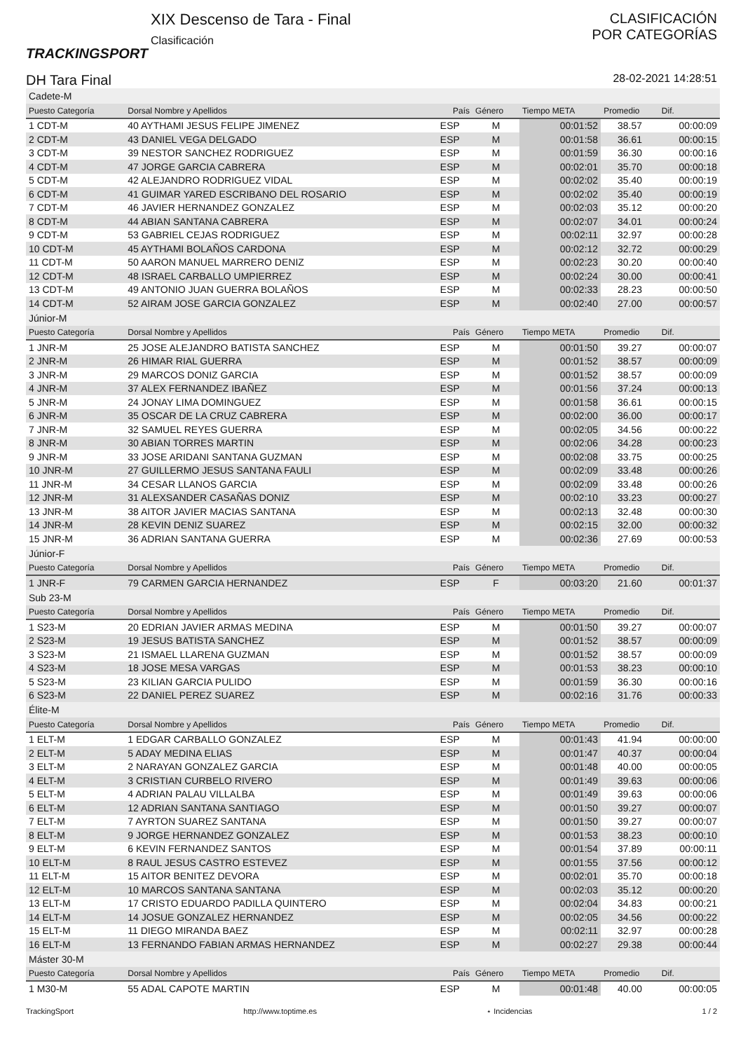TRACKINGSPORT
XIX Descenso de Tara - Final
Clasificación
CLASIFICACIÓN
POR CATEGORÍAS
DH Tara Final 28-02-2021 14:28:51
| Cadete-M | | | | | | |
| Puesto Categoría | Dorsal Nombre y Apellidos | País | Género | Tiempo META | Promedio | Dif. |
| 1 CDT-M | 40 AYTHAMI JESUS FELIPE JIMENEZ | ESP | M | 00:01:52 | 38.57 | 00:00:09 |
| 2 CDT-M | 43 DANIEL VEGA DELGADO | ESP | M | 00:01:58 | 36.61 | 00:00:15 |
| 3 CDT-M | 39 NESTOR SANCHEZ RODRIGUEZ | ESP | M | 00:01:59 | 36.30 | 00:00:16 |
| 4 CDT-M | 47 JORGE GARCIA CABRERA | ESP | M | 00:02:01 | 35.70 | 00:00:18 |
| 5 CDT-M | 42 ALEJANDRO RODRIGUEZ VIDAL | ESP | M | 00:02:02 | 35.40 | 00:00:19 |
| 6 CDT-M | 41 GUIMAR YARED ESCRIBANO DEL ROSARIO | ESP | M | 00:02:02 | 35.40 | 00:00:19 |
| 7 CDT-M | 46 JAVIER HERNANDEZ GONZALEZ | ESP | M | 00:02:03 | 35.12 | 00:00:20 |
| 8 CDT-M | 44 ABIAN SANTANA CABRERA | ESP | M | 00:02:07 | 34.01 | 00:00:24 |
| 9 CDT-M | 53 GABRIEL CEJAS RODRIGUEZ | ESP | M | 00:02:11 | 32.97 | 00:00:28 |
| 10 CDT-M | 45 AYTHAMI BOLAÑOS CARDONA | ESP | M | 00:02:12 | 32.72 | 00:00:29 |
| 11 CDT-M | 50 AARON MANUEL MARRERO DENIZ | ESP | M | 00:02:23 | 30.20 | 00:00:40 |
| 12 CDT-M | 48 ISRAEL CARBALLO UMPIERREZ | ESP | M | 00:02:24 | 30.00 | 00:00:41 |
| 13 CDT-M | 49 ANTONIO JUAN GUERRA BOLAÑOS | ESP | M | 00:02:33 | 28.23 | 00:00:50 |
| 14 CDT-M | 52 AIRAM JOSE GARCIA GONZALEZ | ESP | M | 00:02:40 | 27.00 | 00:00:57 |
| Júnior-M | | | | | | |
| Puesto Categoría | Dorsal Nombre y Apellidos | País | Género | Tiempo META | Promedio | Dif. |
| 1 JNR-M | 25 JOSE ALEJANDRO BATISTA SANCHEZ | ESP | M | 00:01:50 | 39.27 | 00:00:07 |
| 2 JNR-M | 26 HIMAR RIAL GUERRA | ESP | M | 00:01:52 | 38.57 | 00:00:09 |
| 3 JNR-M | 29 MARCOS DONIZ GARCIA | ESP | M | 00:01:52 | 38.57 | 00:00:09 |
| 4 JNR-M | 37 ALEX FERNANDEZ IBAÑEZ | ESP | M | 00:01:56 | 37.24 | 00:00:13 |
| 5 JNR-M | 24 JONAY LIMA DOMINGUEZ | ESP | M | 00:01:58 | 36.61 | 00:00:15 |
| 6 JNR-M | 35 OSCAR DE LA CRUZ CABRERA | ESP | M | 00:02:00 | 36.00 | 00:00:17 |
| 7 JNR-M | 32 SAMUEL REYES GUERRA | ESP | M | 00:02:05 | 34.56 | 00:00:22 |
| 8 JNR-M | 30 ABIAN TORRES MARTIN | ESP | M | 00:02:06 | 34.28 | 00:00:23 |
| 9 JNR-M | 33 JOSE ARIDANI SANTANA GUZMAN | ESP | M | 00:02:08 | 33.75 | 00:00:25 |
| 10 JNR-M | 27 GUILLERMO JESUS SANTANA FAULI | ESP | M | 00:02:09 | 33.48 | 00:00:26 |
| 11 JNR-M | 34 CESAR LLANOS GARCIA | ESP | M | 00:02:09 | 33.48 | 00:00:26 |
| 12 JNR-M | 31 ALEXSANDER CASAÑAS DONIZ | ESP | M | 00:02:10 | 33.23 | 00:00:27 |
| 13 JNR-M | 38 AITOR JAVIER MACIAS SANTANA | ESP | M | 00:02:13 | 32.48 | 00:00:30 |
| 14 JNR-M | 28 KEVIN DENIZ SUAREZ | ESP | M | 00:02:15 | 32.00 | 00:00:32 |
| 15 JNR-M | 36 ADRIAN SANTANA GUERRA | ESP | M | 00:02:36 | 27.69 | 00:00:53 |
| Júnior-F | | | | | | |
| Puesto Categoría | Dorsal Nombre y Apellidos | País | Género | Tiempo META | Promedio | Dif. |
| 1 JNR-F | 79 CARMEN GARCIA HERNANDEZ | ESP | F | 00:03:20 | 21.60 | 00:01:37 |
| Sub 23-M | | | | | | |
| Puesto Categoría | Dorsal Nombre y Apellidos | País | Género | Tiempo META | Promedio | Dif. |
| 1 S23-M | 20 EDRIAN JAVIER ARMAS MEDINA | ESP | M | 00:01:50 | 39.27 | 00:00:07 |
| 2 S23-M | 19 JESUS BATISTA SANCHEZ | ESP | M | 00:01:52 | 38.57 | 00:00:09 |
| 3 S23-M | 21 ISMAEL LLARENA GUZMAN | ESP | M | 00:01:52 | 38.57 | 00:00:09 |
| 4 S23-M | 18 JOSE MESA VARGAS | ESP | M | 00:01:53 | 38.23 | 00:00:10 |
| 5 S23-M | 23 KILIAN GARCIA PULIDO | ESP | M | 00:01:59 | 36.30 | 00:00:16 |
| 6 S23-M | 22 DANIEL PEREZ SUAREZ | ESP | M | 00:02:16 | 31.76 | 00:00:33 |
| Élite-M | | | | | | |
| Puesto Categoría | Dorsal Nombre y Apellidos | País | Género | Tiempo META | Promedio | Dif. |
| 1 ELT-M | 1 EDGAR CARBALLO GONZALEZ | ESP | M | 00:01:43 | 41.94 | 00:00:00 |
| 2 ELT-M | 5 ADAY MEDINA ELIAS | ESP | M | 00:01:47 | 40.37 | 00:00:04 |
| 3 ELT-M | 2 NARAYAN GONZALEZ GARCIA | ESP | M | 00:01:48 | 40.00 | 00:00:05 |
| 4 ELT-M | 3 CRISTIAN CURBELO RIVERO | ESP | M | 00:01:49 | 39.63 | 00:00:06 |
| 5 ELT-M | 4 ADRIAN PALAU VILLALBA | ESP | M | 00:01:49 | 39.63 | 00:00:06 |
| 6 ELT-M | 12 ADRIAN SANTANA SANTIAGO | ESP | M | 00:01:50 | 39.27 | 00:00:07 |
| 7 ELT-M | 7 AYRTON SUAREZ SANTANA | ESP | M | 00:01:50 | 39.27 | 00:00:07 |
| 8 ELT-M | 9 JORGE HERNANDEZ GONZALEZ | ESP | M | 00:01:53 | 38.23 | 00:00:10 |
| 9 ELT-M | 6 KEVIN FERNANDEZ SANTOS | ESP | M | 00:01:54 | 37.89 | 00:00:11 |
| 10 ELT-M | 8 RAUL JESUS CASTRO ESTEVEZ | ESP | M | 00:01:55 | 37.56 | 00:00:12 |
| 11 ELT-M | 15 AITOR BENITEZ DEVORA | ESP | M | 00:02:01 | 35.70 | 00:00:18 |
| 12 ELT-M | 10 MARCOS SANTANA SANTANA | ESP | M | 00:02:03 | 35.12 | 00:00:20 |
| 13 ELT-M | 17 CRISTO EDUARDO PADILLA QUINTERO | ESP | M | 00:02:04 | 34.83 | 00:00:21 |
| 14 ELT-M | 14 JOSUE GONZALEZ HERNANDEZ | ESP | M | 00:02:05 | 34.56 | 00:00:22 |
| 15 ELT-M | 11 DIEGO MIRANDA BAEZ | ESP | M | 00:02:11 | 32.97 | 00:00:28 |
| 16 ELT-M | 13 FERNANDO FABIAN ARMAS HERNANDEZ | ESP | M | 00:02:27 | 29.38 | 00:00:44 |
| Máster 30-M | | | | | | |
| Puesto Categoría | Dorsal Nombre y Apellidos | País | Género | Tiempo META | Promedio | Dif. |
| 1 M30-M | 55 ADAL CAPOTE MARTIN | ESP | M | 00:01:48 | 40.00 | 00:00:05 |
TrackingSport http://www.toptime.es ⋆ Incidencias 1 / 2